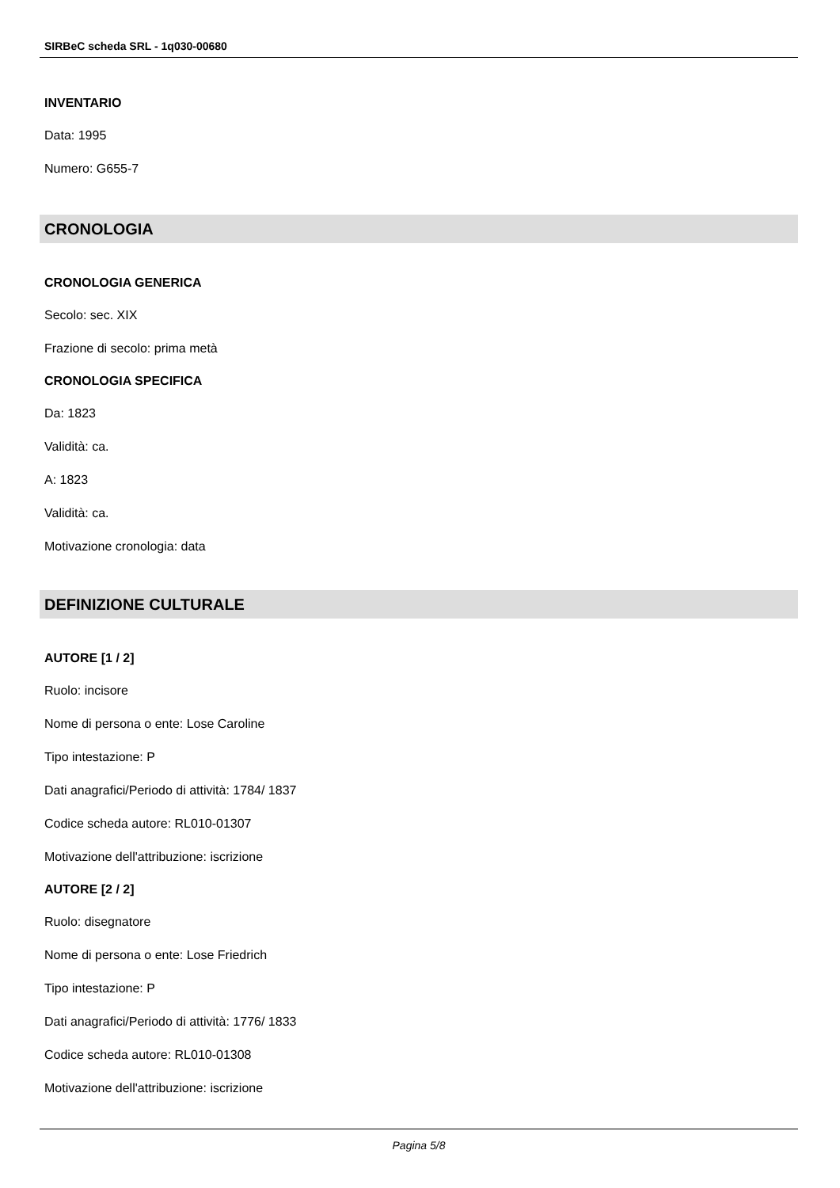SIRBeC scheda SRL - 1q030-00680
INVENTARIO
Data: 1995
Numero: G655-7
CRONOLOGIA
CRONOLOGIA GENERICA
Secolo: sec. XIX
Frazione di secolo: prima metà
CRONOLOGIA SPECIFICA
Da: 1823
Validità: ca.
A: 1823
Validità: ca.
Motivazione cronologia: data
DEFINIZIONE CULTURALE
AUTORE [1 / 2]
Ruolo: incisore
Nome di persona o ente: Lose Caroline
Tipo intestazione: P
Dati anagrafici/Periodo di attività: 1784/ 1837
Codice scheda autore: RL010-01307
Motivazione dell'attribuzione: iscrizione
AUTORE [2 / 2]
Ruolo: disegnatore
Nome di persona o ente: Lose Friedrich
Tipo intestazione: P
Dati anagrafici/Periodo di attività: 1776/ 1833
Codice scheda autore: RL010-01308
Motivazione dell'attribuzione: iscrizione
Pagina 5/8